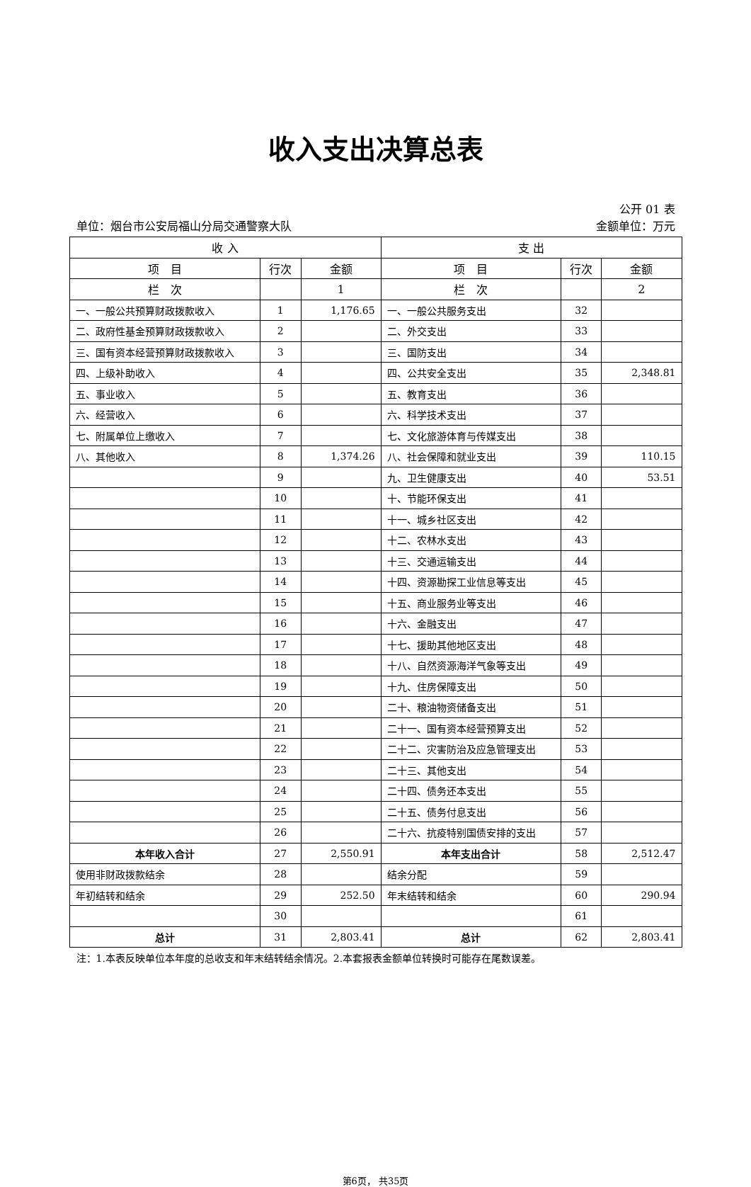收入支出决算总表
公开 01 表
单位：烟台市公安局福山分局交通警察大队 金额单位：万元
| 收 入 | | | 支 出 | | |
| --- | --- | --- | --- | --- | --- |
| 项 目 | 行次 | 金额 | 项 目 | 行次 | 金额 |
| 栏 次 | | 1 | 栏 次 | | 2 |
| 一、一般公共预算财政拨款收入 | 1 | 1,176.65 | 一、一般公共服务支出 | 32 | |
| 二、政府性基金预算财政拨款收入 | 2 | | 二、外交支出 | 33 | |
| 三、国有资本经营预算财政拨款收入 | 3 | | 三、国防支出 | 34 | |
| 四、上级补助收入 | 4 | | 四、公共安全支出 | 35 | 2,348.81 |
| 五、事业收入 | 5 | | 五、教育支出 | 36 | |
| 六、经营收入 | 6 | | 六、科学技术支出 | 37 | |
| 七、附属单位上缴收入 | 7 | | 七、文化旅游体育与传媒支出 | 38 | |
| 八、其他收入 | 8 | 1,374.26 | 八、社会保障和就业支出 | 39 | 110.15 |
| | 9 | | 九、卫生健康支出 | 40 | 53.51 |
| | 10 | | 十、节能环保支出 | 41 | |
| | 11 | | 十一、城乡社区支出 | 42 | |
| | 12 | | 十二、农林水支出 | 43 | |
| | 13 | | 十三、交通运输支出 | 44 | |
| | 14 | | 十四、资源勘探工业信息等支出 | 45 | |
| | 15 | | 十五、商业服务业等支出 | 46 | |
| | 16 | | 十六、金融支出 | 47 | |
| | 17 | | 十七、援助其他地区支出 | 48 | |
| | 18 | | 十八、自然资源海洋气象等支出 | 49 | |
| | 19 | | 十九、住房保障支出 | 50 | |
| | 20 | | 二十、粮油物资储备支出 | 51 | |
| | 21 | | 二十一、国有资本经营预算支出 | 52 | |
| | 22 | | 二十二、灾害防治及应急管理支出 | 53 | |
| | 23 | | 二十三、其他支出 | 54 | |
| | 24 | | 二十四、债务还本支出 | 55 | |
| | 25 | | 二十五、债务付息支出 | 56 | |
| | 26 | | 二十六、抗疫特别国债安排的支出 | 57 | |
| 本年收入合计 | 27 | 2,550.91 | 本年支出合计 | 58 | 2,512.47 |
| 使用非财政拨款结余 | 28 | | 结余分配 | 59 | |
| 年初结转和结余 | 29 | 252.50 | 年末结转和结余 | 60 | 290.94 |
| | 30 | | | 61 | |
| 总计 | 31 | 2,803.41 | 总计 | 62 | 2,803.41 |
注：1.本表反映单位本年度的总收支和年末结转结余情况。2.本套报表金额单位转换时可能存在尾数误差。
第6页， 共35页